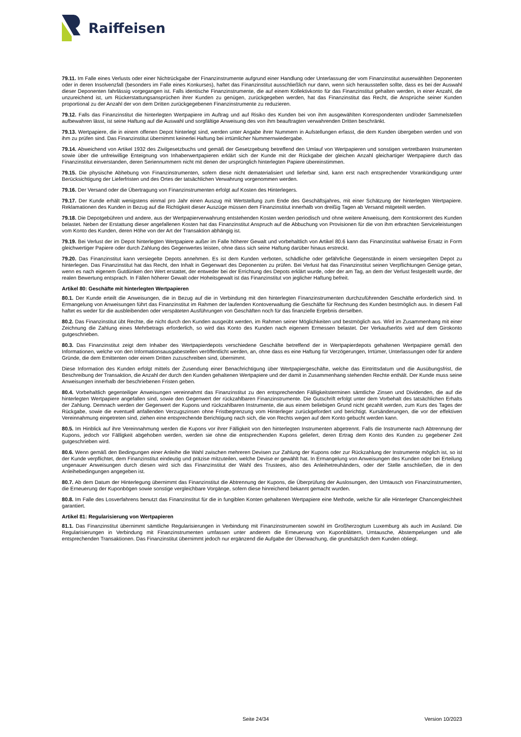Raiffeisen
79.11. Im Falle eines Verlusts oder einer Nichtrückgabe der Finanzinstrumente aufgrund einer Handlung oder Unterlassung der vom Finanzinstitut auserwählten Deponenten oder in deren Insolvenzfall (besonders im Falle eines Konkurses), haftet das Finanzinstitut ausschließlich nur dann, wenn sich herausstellen sollte, dass es bei der Auswahl dieser Deponenten fahrlässig vorgegangen ist. Falls identische Finanzinstrumente, die auf einem Kollektivkonto für das Finanzinstitut gehalten werden, in einer Anzahl, die unzureichend ist, um Rückerstattungsansprüchen ihrer Kunden zu genügen, zurückgegeben werden, hat das Finanzinstitut das Recht, die Ansprüche seiner Kunden proportional zu der Anzahl der von dem Dritten zurückgegebenen Finanzinstrumente zu reduzieren.
79.12. Falls das Finanzinstitut die hinterlegten Wertpapiere im Auftrag und auf Risiko des Kunden bei von ihm ausgewählten Korrespondenten und/oder Sammelstellen aufbewahren lässt, ist seine Haftung auf die Auswahl und sorgfältige Anweisung des von ihm beauftragten verwahrenden Dritten beschränkt.
79.13. Wertpapiere, die in einem offenen Depot hinterlegt sind, werden unter Angabe ihrer Nummern in Aufstellungen erfasst, die dem Kunden übergeben werden und von ihm zu prüfen sind. Das Finanzinstitut übernimmt keinerlei Haftung bei irrtümlicher Nummernwiedergabe.
79.14. Abweichend von Artikel 1932 des Zivilgesetzbuchs und gemäß der Gesetzgebung betreffend den Umlauf von Wertpapieren und sonstigen vertretbaren Instrumenten sowie über die unfreiwillige Enteignung von Inhaberwertpapieren erklärt sich der Kunde mit der Rückgabe der gleichen Anzahl gleichartiger Wertpapiere durch das Finanzinstitut einverstanden, deren Seriennummern nicht mit denen der ursprünglich hinterlegten Papiere übereinstimmen.
79.15. Die physische Abhebung von Finanzinstrumenten, sofern diese nicht dematerialisiert und lieferbar sind, kann erst nach entsprechender Vorankündigung unter Berücksichtigung der Lieferfristen und des Ortes der tatsächlichen Verwahrung vorgenommen werden.
79.16. Der Versand oder die Übertragung von Finanzinstrumenten erfolgt auf Kosten des Hinterlegers.
79.17. Der Kunde erhält wenigstens einmal pro Jahr einen Auszug mit Wertstellung zum Ende des Geschäftsjahres, mit einer Schätzung der hinterlegten Wertpapiere. Reklamationen des Kunden in Bezug auf die Richtigkeit dieser Auszüge müssen dem Finanzinstitut innerhalb von dreißig Tagen ab Versand mitgeteilt werden.
79.18. Die Depotgebühren und andere, aus der Wertpapierverwahrung entstehenden Kosten werden periodisch und ohne weitere Anweisung, dem Kontokorrent des Kunden belastet. Neben der Erstattung dieser angefallenen Kosten hat das Finanzinstitut Anspruch auf die Abbuchung von Provisionen für die von ihm erbrachten Serviceleistungen vom Konto des Kunden, deren Höhe von der Art der Transaktion abhängig ist.
79.19. Bei Verlust der im Depot hinterlegten Wertpapiere außer im Falle höherer Gewalt und vorbehaltlich von Artikel 80.6 kann das Finanzinstitut wahlweise Ersatz in Form gleichwertiger Papiere oder durch Zahlung des Gegenwertes leisten, ohne dass sich seine Haftung darüber hinaus erstreckt.
79.20. Das Finanzinstitut kann versiegelte Depots annehmen. Es ist dem Kunden verboten, schädliche oder gefährliche Gegenstände in einem versiegelten Depot zu hinterlegen. Das Finanzinstitut hat das Recht, den Inhalt in Gegenwart des Deponenten zu prüfen. Bei Verlust hat das Finanzinstitut seinen Verpflichtungen Genüge getan, wenn es nach eigenem Gutdünken den Wert erstattet, der entweder bei der Errichtung des Depots erklärt wurde, oder der am Tag, an dem der Verlust festgestellt wurde, der realen Bewertung entsprach. In Fällen höherer Gewalt oder Hoheitsgewalt ist das Finanzinstitut von jeglicher Haftung befreit.
Artikel 80: Geschäfte mit hinterlegten Wertpapieren
80.1. Der Kunde erteilt die Anweisungen, die in Bezug auf die in Verbindung mit den hinterlegten Finanzinstrumenten durchzuführenden Geschäfte erforderlich sind. In Ermangelung von Anweisungen führt das Finanzinstitut im Rahmen der laufenden Kontoverwaltung die Geschäfte für Rechnung des Kunden bestmöglich aus. In diesem Fall haftet es weder für die ausbleibenden oder verspäteten Ausführungen von Geschäften noch für das finanzielle Ergebnis derselben.
80.2. Das Finanzinstitut übt Rechte, die nicht durch den Kunden ausgeübt werden, im Rahmen seiner Möglichkeiten und bestmöglich aus. Wird im Zusammenhang mit einer Zeichnung die Zahlung eines Mehrbetrags erforderlich, so wird das Konto des Kunden nach eigenem Ermessen belastet. Der Verkaufserlös wird auf dem Girokonto gutgeschrieben.
80.3. Das Finanzinstitut zeigt dem Inhaber des Wertpapierdepots verschiedene Geschäfte betreffend der in Wertpapierdepots gehaltenen Wertpapiere gemäß den Informationen, welche von den Informationsausgabestellen veröffentlicht werden, an, ohne dass es eine Haftung für Verzögerungen, Irrtümer, Unterlassungen oder für andere Gründe, die dem Emittenten oder einem Dritten zuzuschreiben sind, übernimmt.
Diese Information des Kunden erfolgt mittels der Zusendung einer Benachrichtigung über Wertpapiergeschäfte, welche das Eintrittsdatum und die Ausübungsfrist, die Beschreibung der Transaktion, die Anzahl der durch den Kunden gehaltenen Wertpapiere und der damit in Zusammenhang stehenden Rechte enthält. Der Kunde muss seine Anweisungen innerhalb der beschriebenen Fristen geben.
80.4. Vorbehaltlich gegenteiliger Anweisungen vereinnahmt das Finanzinstitut zu den entsprechenden Fälligkeitsterminen sämtliche Zinsen und Dividenden, die auf die hinterlegten Wertpapiere angefallen sind, sowie den Gegenwert der rückzahlbaren Finanzinstrumente. Die Gutschrift erfolgt unter dem Vorbehalt des tatsächlichen Erhalts der Zahlung. Demnach werden der Gegenwert der Kupons und rückzahlbaren Instrumente, die aus einem beliebigen Grund nicht gezahlt werden, zum Kurs des Tages der Rückgabe, sowie die eventuell anfallenden Verzugszinsen ohne Fristbegrenzung vom Hinterleger zurückgefordert und berichtigt. Kursänderungen, die vor der effektiven Vereinnahmung eingetreten sind, ziehen eine entsprechende Berichtigung nach sich, die von Rechts wegen auf dem Konto gebucht werden kann.
80.5. Im Hinblick auf ihre Vereinnahmung werden die Kupons vor ihrer Fälligkeit von den hinterlegten Instrumenten abgetrennt. Falls die Instrumente nach Abtrennung der Kupons, jedoch vor Fälligkeit abgehoben werden, werden sie ohne die entsprechenden Kupons geliefert, deren Ertrag dem Konto des Kunden zu gegebener Zeit gutgeschrieben wird.
80.6. Wenn gemäß den Bedingungen einer Anleihe die Wahl zwischen mehreren Devisen zur Zahlung der Kupons oder zur Rückzahlung der Instrumente möglich ist, so ist der Kunde verpflichtet, dem Finanzinstitut eindeutig und präzise mitzuteilen, welche Devise er gewählt hat. In Ermangelung von Anweisungen des Kunden oder bei Erteilung ungenauer Anweisungen durch diesen wird sich das Finanzinstitut der Wahl des Trustees, also des Anleihetreuhänders, oder der Stelle anschließen, die in den Anleihebedingungen angegeben ist.
80.7. Ab dem Datum der Hinterlegung übernimmt das Finanzinstitut die Abtrennung der Kupons, die Überprüfung der Auslosungen, den Umtausch von Finanzinstrumenten, die Erneuerung der Kuponbögen sowie sonstige vergleichbare Vorgänge, sofern diese hinreichend bekannt gemacht wurden.
80.8. Im Falle des Losverfahrens benutzt das Finanzinstitut für die in fungiblen Konten gehaltenen Wertpapiere eine Methode, welche für alle Hinterleger Chancengleichheit garantiert.
Artikel 81: Regularisierung von Wertpapieren
81.1. Das Finanzinstitut übernimmt sämtliche Regularisierungen in Verbindung mit Finanzinstrumenten sowohl im Großherzogtum Luxemburg als auch im Ausland. Die Regularisierungen in Verbindung mit Finanzinstrumenten umfassen unter anderem die Erneuerung von Kuponblättern, Umtausche, Abstempelungen und alle entsprechenden Transaktionen. Das Finanzinstitut übernimmt jedoch nur ergänzend die Aufgabe der Überwachung, die grundsätzlich dem Kunden obliegt.
Seite 24/34 Version 10/2023